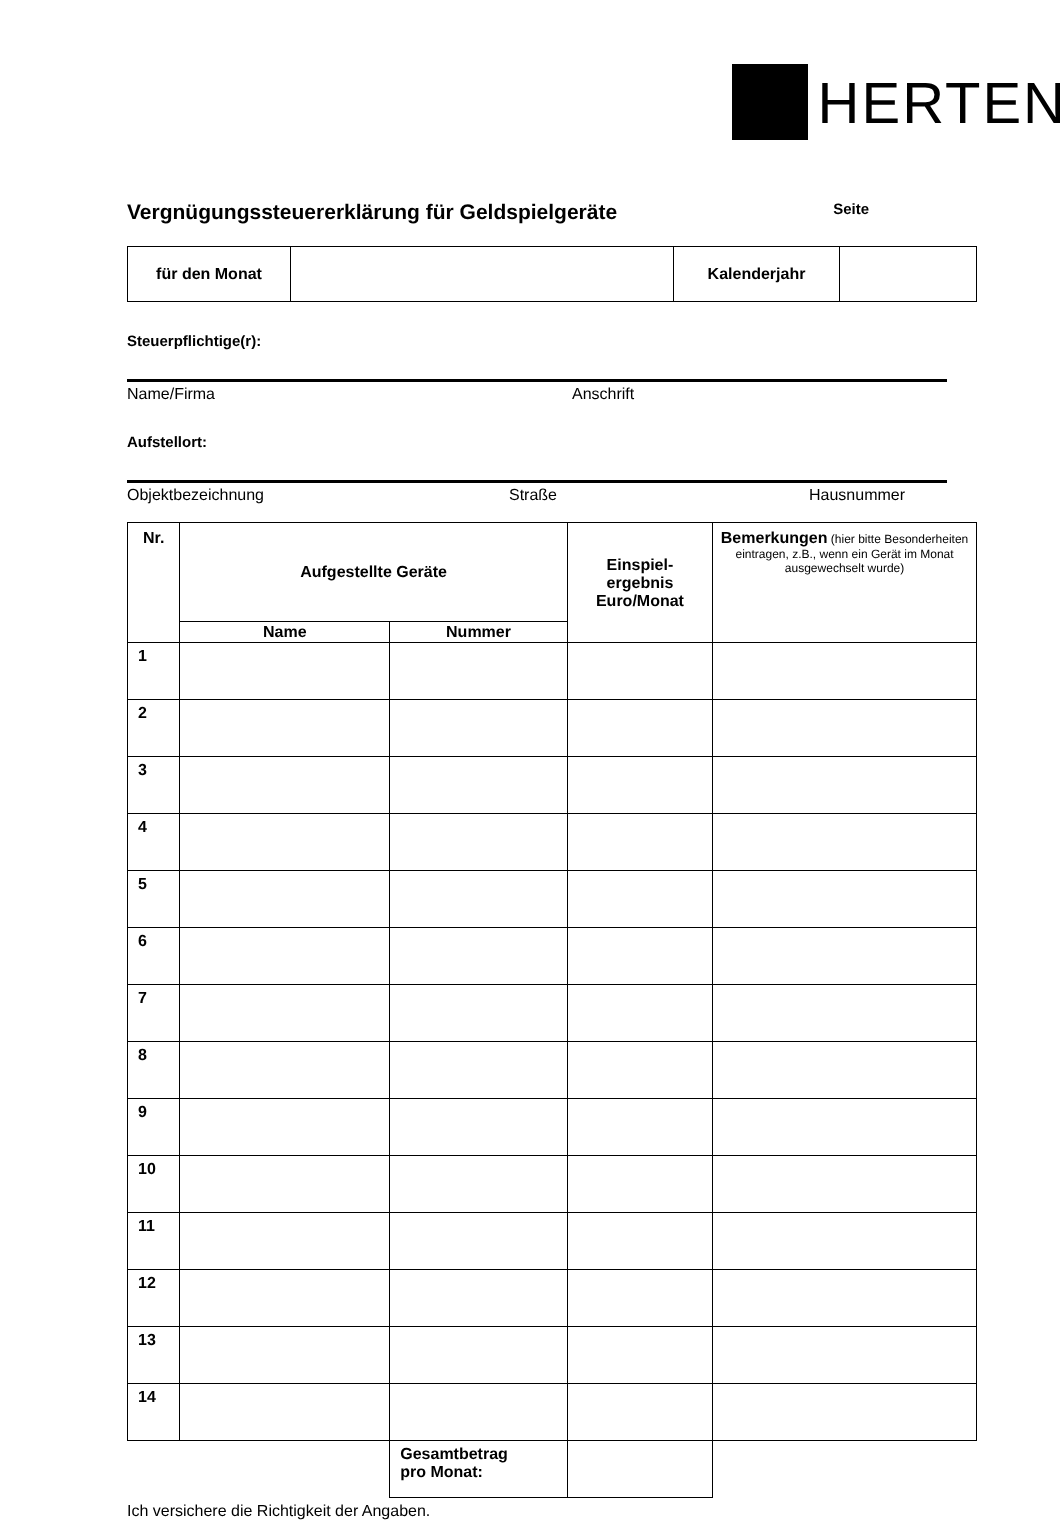HERTEN
Vergnügungssteuererklärung für Geldspielgeräte Seite
| für den Monat | | Kalenderjahr | |
Steuerpflichtige(r):
Name/Firma Anschrift
Aufstellort:
Objektbezeichnung Straße Hausnummer
| Nr. | Aufgestellte Geräte | | Einspiel- ergebnis Euro/Monat | Bemerkungen (hier bitte Besonderheiten eintragen, z.B., wenn ein Gerät im Monat ausgewechselt wurde) |
| --- | --- | --- | --- | --- |
| | Name | Nummer | | |
| 1 | | | | |
| 2 | | | | |
| 3 | | | | |
| 4 | | | | |
| 5 | | | | |
| 6 | | | | |
| 7 | | | | |
| 8 | | | | |
| 9 | | | | |
| 10 | | | | |
| 11 | | | | |
| 12 | | | | |
| 13 | | | | |
| 14 | | | | |
| | | Gesamtbetrag pro Monat: | | |
Ich versichere die Richtigkeit der Angaben.